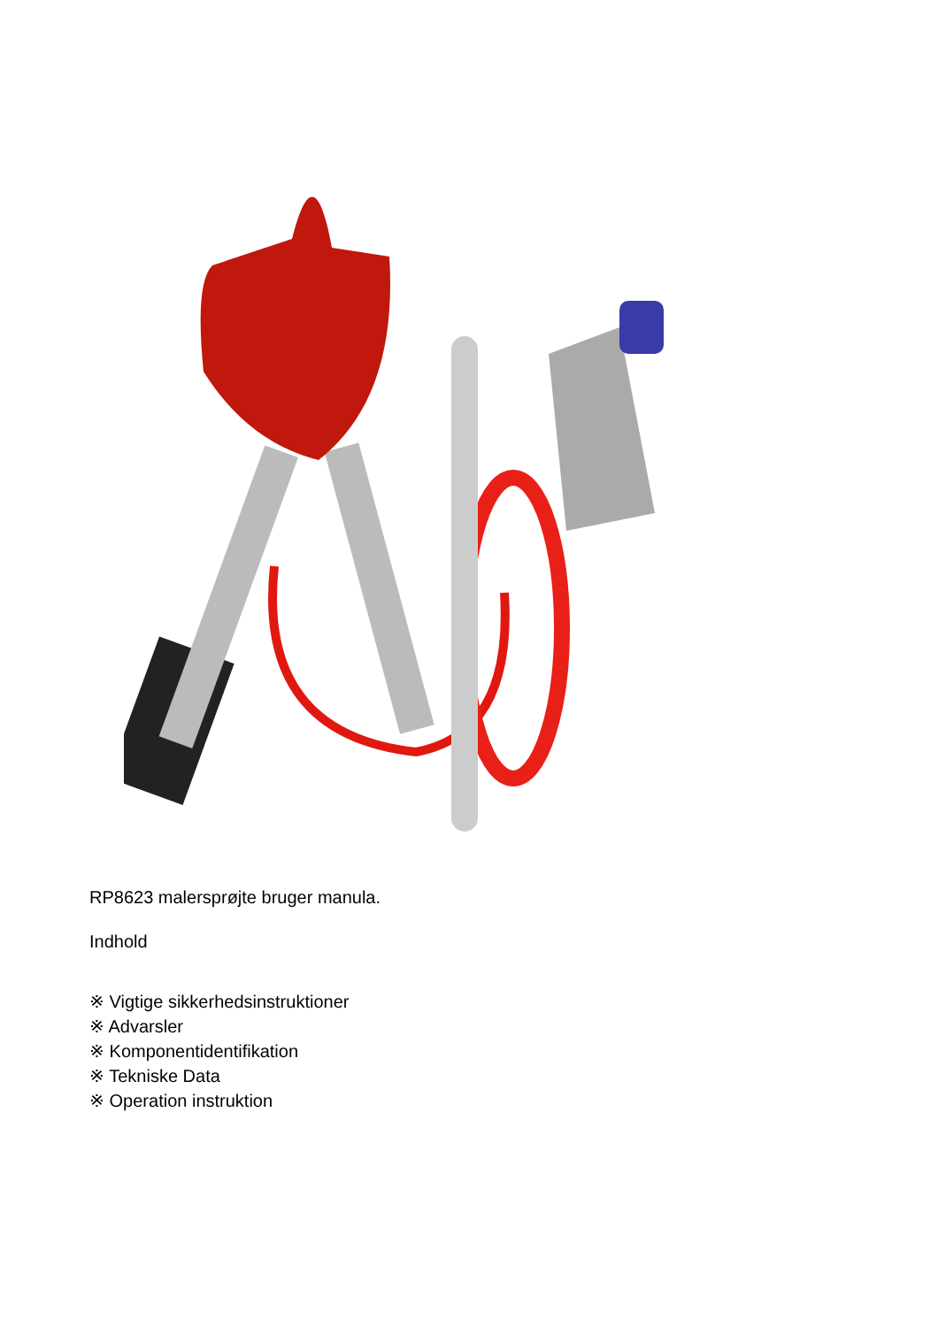RP8623 malersprøjte bruger manula.
Indhold
※ Vigtige sikkerhedsinstruktioner
※ Advarsler
※ Komponentidentifikation
※ Tekniske Data
※ Operation instruktion